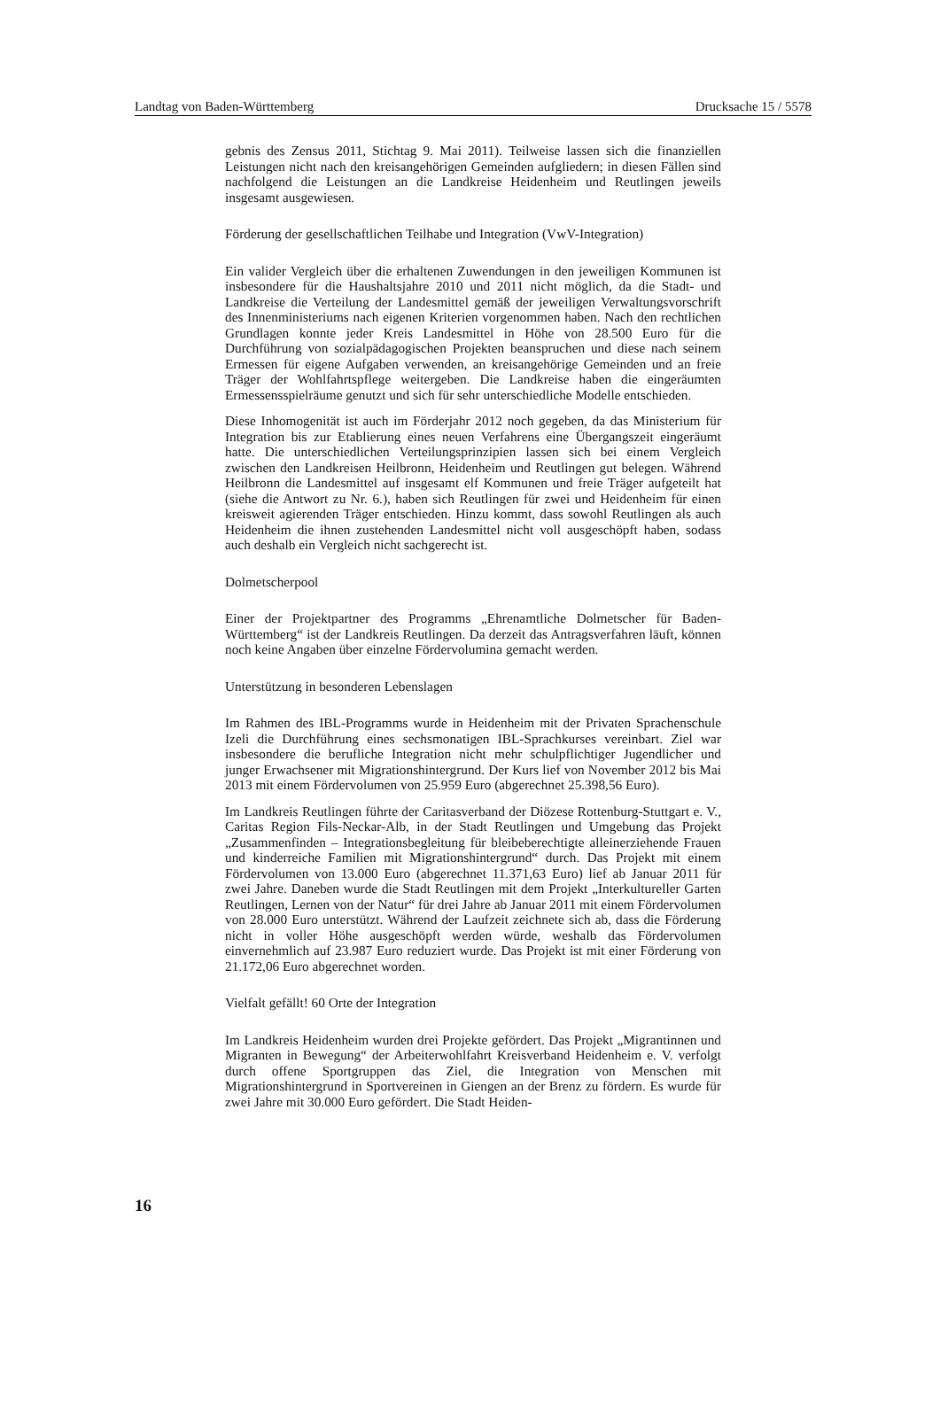Landtag von Baden-Württemberg Drucksache 15 / 5578
gebnis des Zensus 2011, Stichtag 9. Mai 2011). Teilweise lassen sich die finanziellen Leistungen nicht nach den kreisangehörigen Gemeinden aufgliedern; in diesen Fällen sind nachfolgend die Leistungen an die Landkreise Heidenheim und Reutlingen jeweils insgesamt ausgewiesen.
Förderung der gesellschaftlichen Teilhabe und Integration (VwV-Integration)
Ein valider Vergleich über die erhaltenen Zuwendungen in den jeweiligen Kommunen ist insbesondere für die Haushaltsjahre 2010 und 2011 nicht möglich, da die Stadt- und Landkreise die Verteilung der Landesmittel gemäß der jeweiligen Verwaltungsvorschrift des Innenministeriums nach eigenen Kriterien vorgenommen haben. Nach den rechtlichen Grundlagen konnte jeder Kreis Landesmittel in Höhe von 28.500 Euro für die Durchführung von sozialpädagogischen Projekten beanspruchen und diese nach seinem Ermessen für eigene Aufgaben verwenden, an kreisangehörige Gemeinden und an freie Träger der Wohlfahrtspflege weitergeben. Die Landkreise haben die eingeräumten Ermessensspielräume genutzt und sich für sehr unterschiedliche Modelle entschieden.
Diese Inhomogenität ist auch im Förderjahr 2012 noch gegeben, da das Ministerium für Integration bis zur Etablierung eines neuen Verfahrens eine Übergangszeit eingeräumt hatte. Die unterschiedlichen Verteilungsprinzipien lassen sich bei einem Vergleich zwischen den Landkreisen Heilbronn, Heidenheim und Reutlingen gut belegen. Während Heilbronn die Landesmittel auf insgesamt elf Kommunen und freie Träger aufgeteilt hat (siehe die Antwort zu Nr. 6.), haben sich Reutlingen für zwei und Heidenheim für einen kreisweit agierenden Träger entschieden. Hinzu kommt, dass sowohl Reutlingen als auch Heidenheim die ihnen zustehenden Landesmittel nicht voll ausgeschöpft haben, sodass auch deshalb ein Vergleich nicht sachgerecht ist.
Dolmetscherpool
Einer der Projektpartner des Programms „Ehrenamtliche Dolmetscher für Baden-Württemberg“ ist der Landkreis Reutlingen. Da derzeit das Antragsverfahren läuft, können noch keine Angaben über einzelne Fördervolumina gemacht werden.
Unterstützung in besonderen Lebenslagen
Im Rahmen des IBL-Programms wurde in Heidenheim mit der Privaten Sprachenschule Izeli die Durchführung eines sechsmonatigen IBL-Sprachkurses vereinbart. Ziel war insbesondere die berufliche Integration nicht mehr schulpflichtiger Jugendlicher und junger Erwachsener mit Migrationshintergrund. Der Kurs lief von November 2012 bis Mai 2013 mit einem Fördervolumen von 25.959 Euro (abgerechnet 25.398,56 Euro).
Im Landkreis Reutlingen führte der Caritasverband der Diözese Rottenburg-Stuttgart e. V., Caritas Region Fils-Neckar-Alb, in der Stadt Reutlingen und Umgebung das Projekt „Zusammenfinden – Integrationsbegleitung für bleibeberechtigte alleinerziehende Frauen und kinderreiche Familien mit Migrationshintergrund“ durch. Das Projekt mit einem Fördervolumen von 13.000 Euro (abgerechnet 11.371,63 Euro) lief ab Januar 2011 für zwei Jahre. Daneben wurde die Stadt Reutlingen mit dem Projekt „Interkultureller Garten Reutlingen, Lernen von der Natur“ für drei Jahre ab Januar 2011 mit einem Fördervolumen von 28.000 Euro unterstützt. Während der Laufzeit zeichnete sich ab, dass die Förderung nicht in voller Höhe ausgeschöpft werden würde, weshalb das Fördervolumen einvernehmlich auf 23.987 Euro reduziert wurde. Das Projekt ist mit einer Förderung von 21.172,06 Euro abgerechnet worden.
Vielfalt gefällt! 60 Orte der Integration
Im Landkreis Heidenheim wurden drei Projekte gefördert. Das Projekt „Migrantinnen und Migranten in Bewegung“ der Arbeiterwohlfahrt Kreisverband Heidenheim e. V. verfolgt durch offene Sportgruppen das Ziel, die Integration von Menschen mit Migrationshintergrund in Sportvereinen in Giengen an der Brenz zu fördern. Es wurde für zwei Jahre mit 30.000 Euro gefördert. Die Stadt Heiden-
16